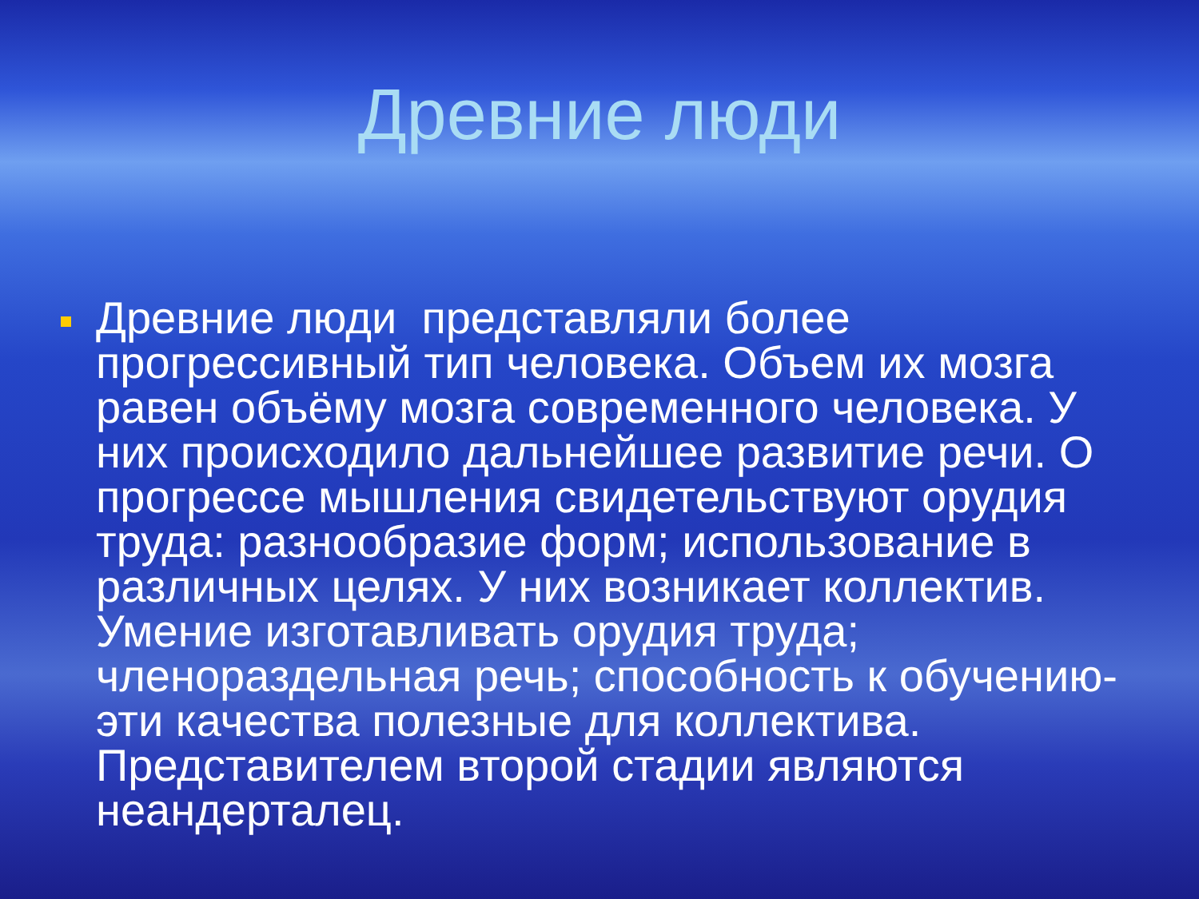Древние люди
Древние люди представляли более прогрессивный тип человека. Объем их мозга равен объёму мозга современного человека. У них происходило дальнейшее развитие речи. О прогрессе мышления свидетельствуют орудия труда: разнообразие форм; использование в различных целях. У них возникает коллектив. Умение изготавливать орудия труда; членораздельная речь; способность к обучению- эти качества полезные для коллектива. Представителем второй стадии являются неандерталец.